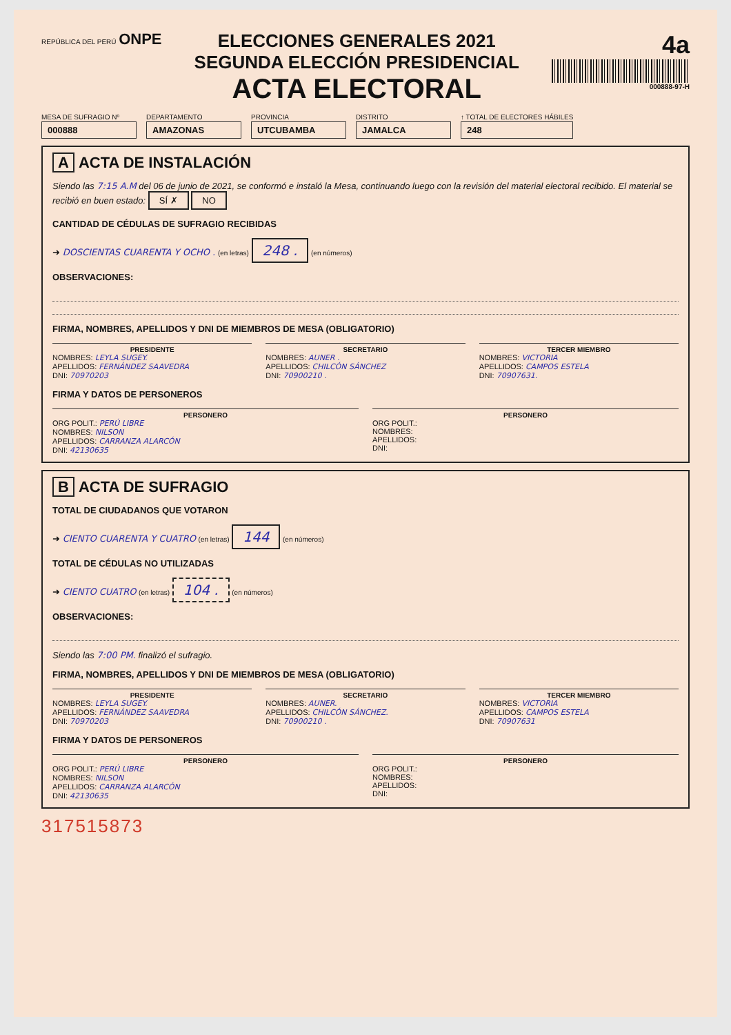REPÚBLICA DEL PERÚ ONPE
ELECCIONES GENERALES 2021
SEGUNDA ELECCIÓN PRESIDENCIAL
ACTA ELECTORAL
4a
000888-97-H
MESA DE SUFRAGIO Nº
000888
DEPARTAMENTO
AMAZONAS
PROVINCIA
UTCUBAMBA
DISTRITO
JAMALCA
↑ TOTAL DE ELECTORES HÁBILES
248
A ACTA DE INSTALACIÓN
Siendo las 7:15 A.M del 06 de junio de 2021, se conformó e instaló la Mesa, continuando luego con la revisión del material electoral recibido. El material se recibió en buen estado: SÍ ✗ NO
CANTIDAD DE CÉDULAS DE SUFRAGIO RECIBIDAS
➜ DOSCIENTAS CUARENTA Y OCHO . (en letras) 248 . (en números)
OBSERVACIONES:
FIRMA, NOMBRES, APELLIDOS Y DNI DE MIEMBROS DE MESA (OBLIGATORIO)
PRESIDENTE
NOMBRES: LEYLA SUGEY.
APELLIDOS: FERNÁNDEZ SAAVEDRA
DNI: 70970203
SECRETARIO
NOMBRES: AUNER .
APELLIDOS: CHILCÓN SÁNCHEZ
DNI: 70900210 .
TERCER MIEMBRO
NOMBRES: VICTORIA
APELLIDOS: CAMPOS ESTELA
DNI: 70907631.
FIRMA Y DATOS DE PERSONEROS
PERSONERO
ORG POLIT.: PERÚ LIBRE
NOMBRES: NILSON
APELLIDOS: CARRANZA ALARCÓN
DNI: 42130635
PERSONERO
ORG POLIT.:
NOMBRES:
APELLIDOS:
DNI:
B ACTA DE SUFRAGIO
TOTAL DE CIUDADANOS QUE VOTARON
➜ CIENTO CUARENTA Y CUATRO (en letras) 144 (en números)
TOTAL DE CÉDULAS NO UTILIZADAS
➜ CIENTO CUATRO (en letras) 104 . (en números)
OBSERVACIONES:
Siendo las 7:00 PM. finalizó el sufragio.
FIRMA, NOMBRES, APELLIDOS Y DNI DE MIEMBROS DE MESA (OBLIGATORIO)
PRESIDENTE
NOMBRES: LEYLA SUGEY.
APELLIDOS: FERNÁNDEZ SAAVEDRA
DNI: 70970203
SECRETARIO
NOMBRES: AUNER.
APELLIDOS: CHILCÓN SÁNCHEZ.
DNI: 70900210 .
TERCER MIEMBRO
NOMBRES: VICTORIA
APELLIDOS: CAMPOS ESTELA
DNI: 70907631
FIRMA Y DATOS DE PERSONEROS
PERSONERO
ORG POLIT.: PERÚ LIBRE
NOMBRES: NILSON
APELLIDOS: CARRANZA ALARCÓN
DNI: 42130635
PERSONERO
ORG POLIT.:
NOMBRES:
APELLIDOS:
DNI:
317515873